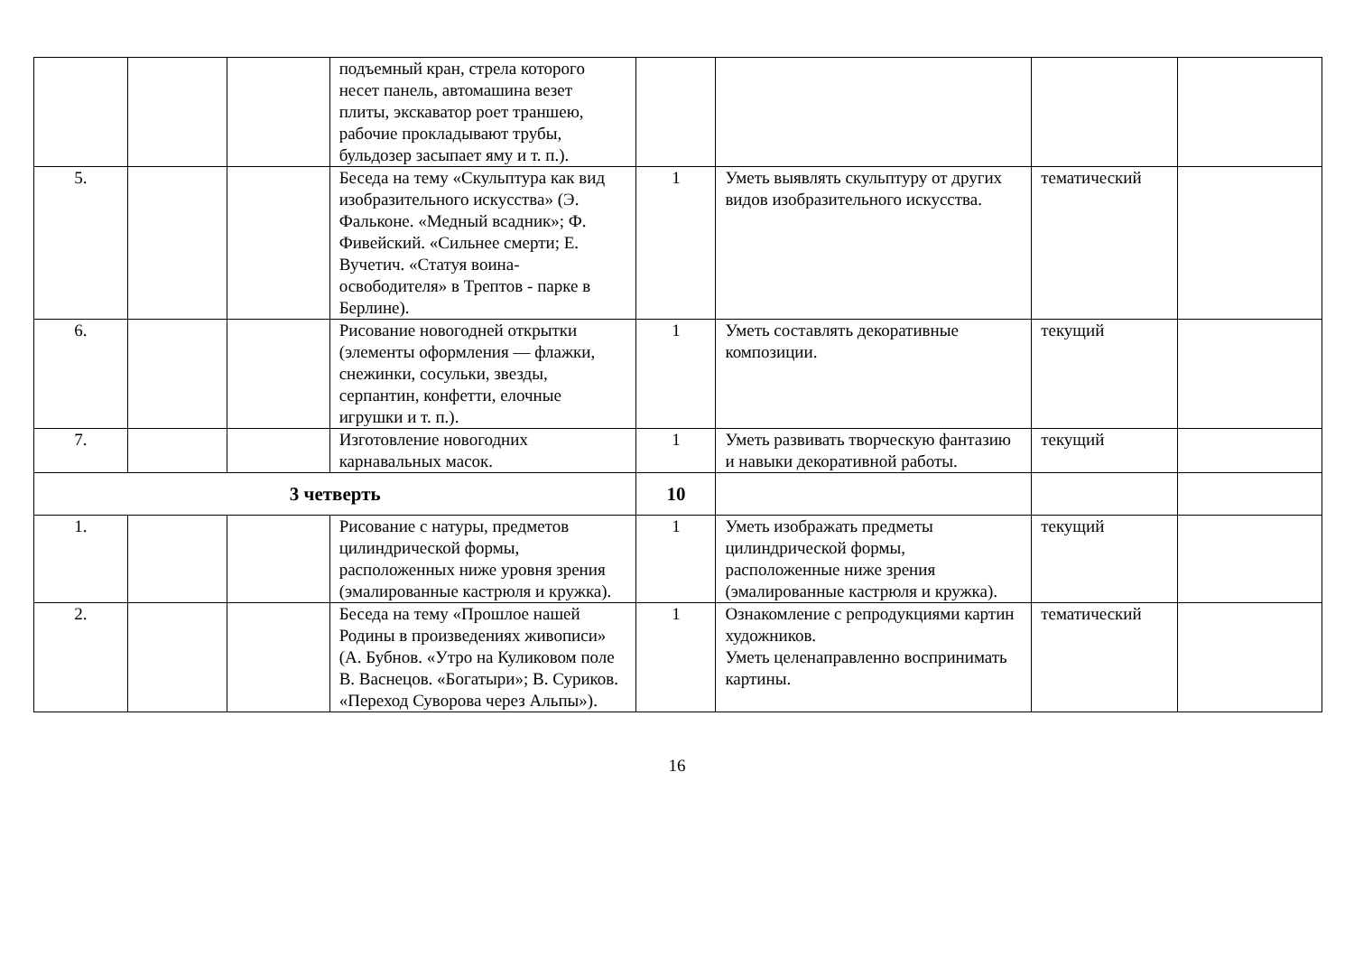| | | | подъемный кран, стрела которого несет панель, автомашина везет плиты, экскаватор роет траншею, рабочие прокладывают трубы, бульдозер засыпает яму и т. п.). | | | | |
| 5. | | | Беседа на тему «Скульптура как вид изобразительного искусства» (Э. Фальконе. «Медный всадник»; Ф. Фивейский. «Сильнее смерти; Е. Вучетич. «Статуя воина-освободителя» в Трептов - парке в Берлине). | 1 | Уметь выявлять скульптуру от других видов изобразительного искусства. | тематический | |
| 6. | | | Рисование новогодней открытки (элементы оформления — флажки, снежинки, сосульки, звезды, серпантин, конфетти, елочные игрушки и т. п.). | 1 | Уметь составлять декоративные композиции. | текущий | |
| 7. | | | Изготовление новогодних карнавальных масок. | 1 | Уметь развивать творческую фантазию и навыки декоративной работы. | текущий | |
| 3 четверть | | | | 10 | | | |
| 1. | | | Рисование с натуры, предметов цилиндрической формы, расположенных ниже уровня зрения (эмалированные кастрюля и кружка). | 1 | Уметь изображать предметы цилиндрической формы, расположенные ниже зрения (эмалированные кастрюля и кружка). | текущий | |
| 2. | | | Беседа на тему «Прошлое нашей Родины в произведениях живописи» (А. Бубнов. «Утро на Куликовом поле В. Васнецов. «Богатыри»; В. Суриков. «Переход Суворова через Альпы»). | 1 | Ознакомление с репродукциями картин художников. Уметь целенаправленно воспринимать картины. | тематический | |
16